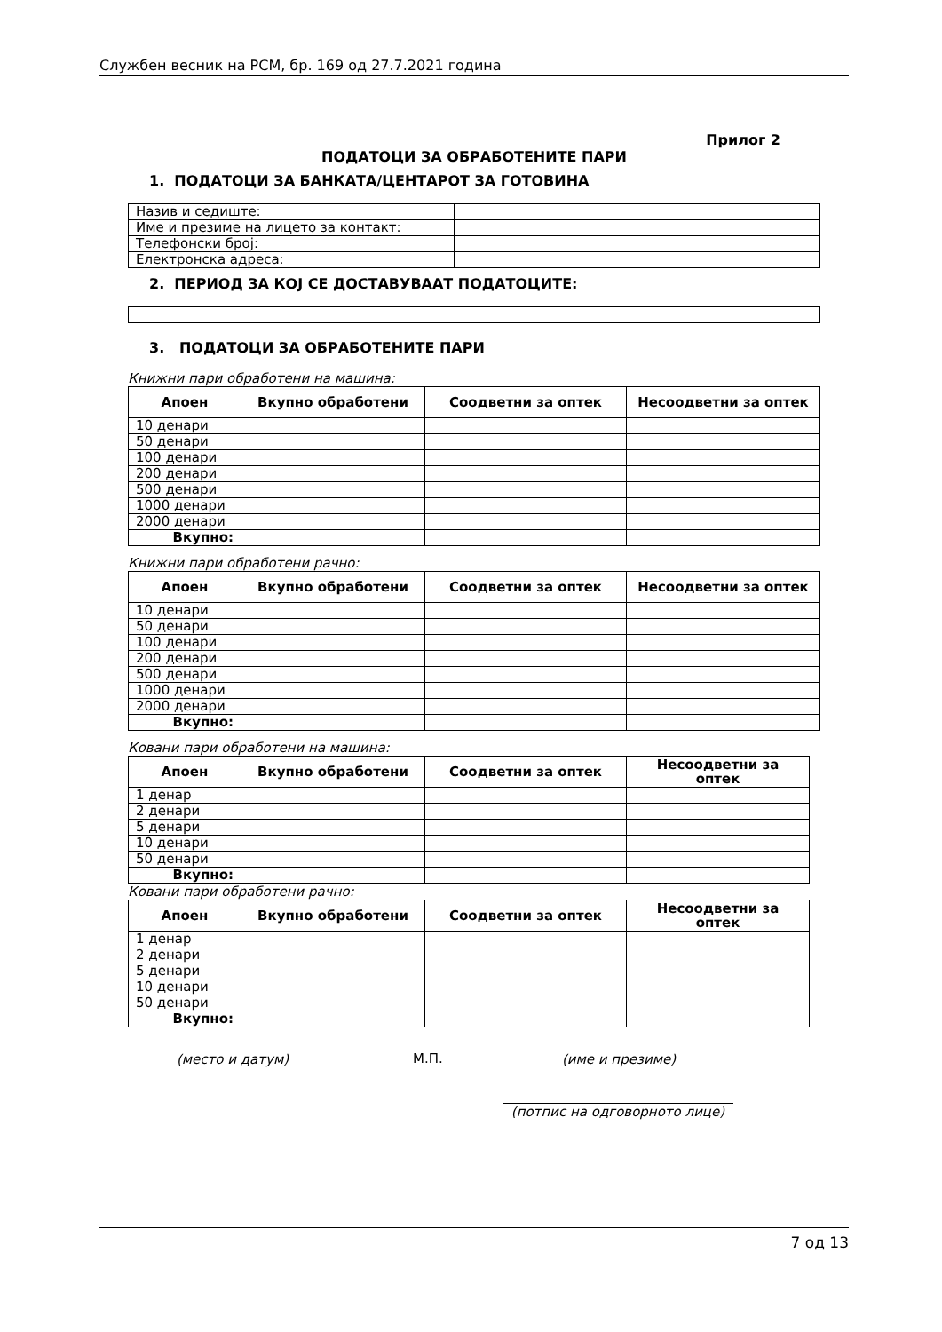Службен весник на РСМ, бр. 169 од 27.7.2021 година
Прилог 2
ПОДАТОЦИ ЗА ОБРАБОТЕНИТЕ ПАРИ
1. ПОДАТОЦИ ЗА БАНКАТА/ЦЕНТАРОТ ЗА ГОТОВИНА
| Назив и седиште: | |
| Име и презиме на лицето за контакт: | |
| Телефонски број: | |
| Електронска адреса: | |
2. ПЕРИОД ЗА КОЈ СЕ ДОСТАВУВААТ ПОДАТОЦИТЕ:
3. ПОДАТОЦИ ЗА ОБРАБОТЕНИТЕ ПАРИ
Книжни пари обработени на машина:
| Апоен | Вкупно обработени | Соодветни за оптек | Несоодветни за оптек |
| --- | --- | --- | --- |
| 10 денари | | | |
| 50 денари | | | |
| 100 денари | | | |
| 200 денари | | | |
| 500 денари | | | |
| 1000 денари | | | |
| 2000 денари | | | |
| Вкупно: | | | |
Книжни пари обработени рачно:
| Апоен | Вкупно обработени | Соодветни за оптек | Несоодветни за оптек |
| --- | --- | --- | --- |
| 10 денари | | | |
| 50 денари | | | |
| 100 денари | | | |
| 200 денари | | | |
| 500 денари | | | |
| 1000 денари | | | |
| 2000 денари | | | |
| Вкупно: | | | |
Ковани пари обработени на машина:
| Апоен | Вкупно обработени | Соодветни за оптек | Несоодветни за оптек |
| --- | --- | --- | --- |
| 1 денар | | | |
| 2 денари | | | |
| 5 денари | | | |
| 10 денари | | | |
| 50 денари | | | |
| Вкупно: | | | |
Ковани пари обработени рачно:
| Апоен | Вкупно обработени | Соодветни за оптек | Несоодветни за оптек |
| --- | --- | --- | --- |
| 1 денар | | | |
| 2 денари | | | |
| 5 денари | | | |
| 10 денари | | | |
| 50 денари | | | |
| Вкупно: | | | |
(место и датум) М.П. (име и презиме)
(потпис на одговорното лице)
7 од 13